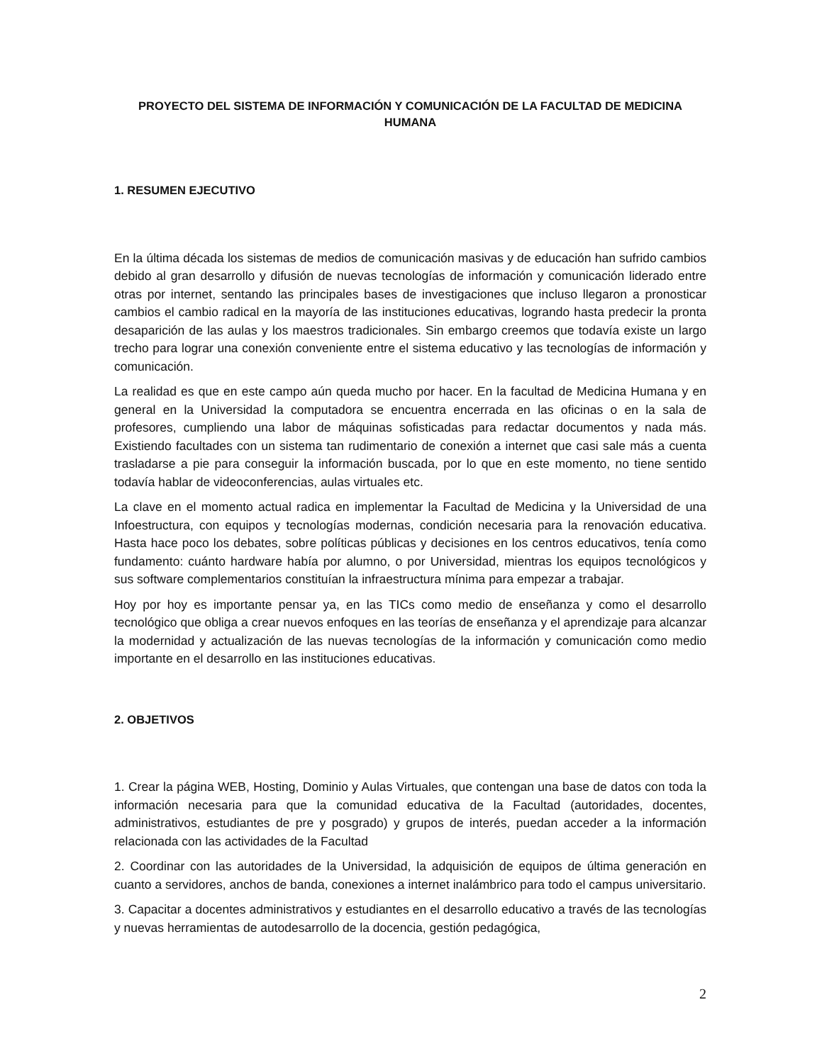PROYECTO DEL SISTEMA DE INFORMACIÓN Y COMUNICACIÓN DE LA FACULTAD DE MEDICINA HUMANA
1. RESUMEN EJECUTIVO
En la última década los sistemas de medios de comunicación masivas y de educación han sufrido cambios debido al gran desarrollo y difusión de nuevas tecnologías de información y comunicación liderado entre otras por internet, sentando las principales bases de investigaciones que incluso llegaron a pronosticar cambios el cambio radical en la mayoría de las instituciones educativas, logrando hasta predecir la pronta desaparición de las aulas y los maestros tradicionales. Sin embargo creemos que todavía existe un largo trecho para lograr una conexión conveniente entre el sistema educativo y las tecnologías de información y comunicación.
La realidad es que en este campo aún queda mucho por hacer. En la facultad de Medicina Humana y en general en la Universidad la computadora se encuentra encerrada en las oficinas o en la sala de profesores, cumpliendo una labor de máquinas sofisticadas para redactar documentos y nada más. Existiendo facultades con un sistema tan rudimentario de conexión a internet que casi sale más a cuenta trasladarse a pie para conseguir la información buscada, por lo que en este momento, no tiene sentido todavía hablar de videoconferencias, aulas virtuales etc.
La clave en el momento actual radica en implementar la Facultad de Medicina y la Universidad de una Infoestructura, con equipos y tecnologías modernas, condición necesaria para la renovación educativa. Hasta hace poco los debates, sobre políticas públicas y decisiones en los centros educativos, tenía como fundamento: cuánto hardware había por alumno, o por Universidad, mientras los equipos tecnológicos y sus software complementarios constituían la infraestructura mínima para empezar a trabajar.
Hoy por hoy es importante pensar ya, en las TICs como medio de enseñanza y como el desarrollo tecnológico que obliga a crear nuevos enfoques en las teorías de enseñanza y el aprendizaje para alcanzar la modernidad y actualización de las nuevas tecnologías de la información y comunicación como medio importante en el desarrollo en las instituciones educativas.
2. OBJETIVOS
1. Crear la página WEB, Hosting, Dominio y Aulas Virtuales, que contengan una base de datos con toda la información necesaria para que la comunidad educativa de la Facultad (autoridades, docentes, administrativos, estudiantes de pre y posgrado) y grupos de interés, puedan acceder a la información relacionada con las actividades de la Facultad
2. Coordinar con las autoridades de la Universidad, la adquisición de equipos de última generación en cuanto a servidores, anchos de banda, conexiones a internet inalámbrico para todo el campus universitario.
3. Capacitar a docentes administrativos y estudiantes en el desarrollo educativo a través de las tecnologías y nuevas herramientas de autodesarrollo de la docencia, gestión pedagógica,
2